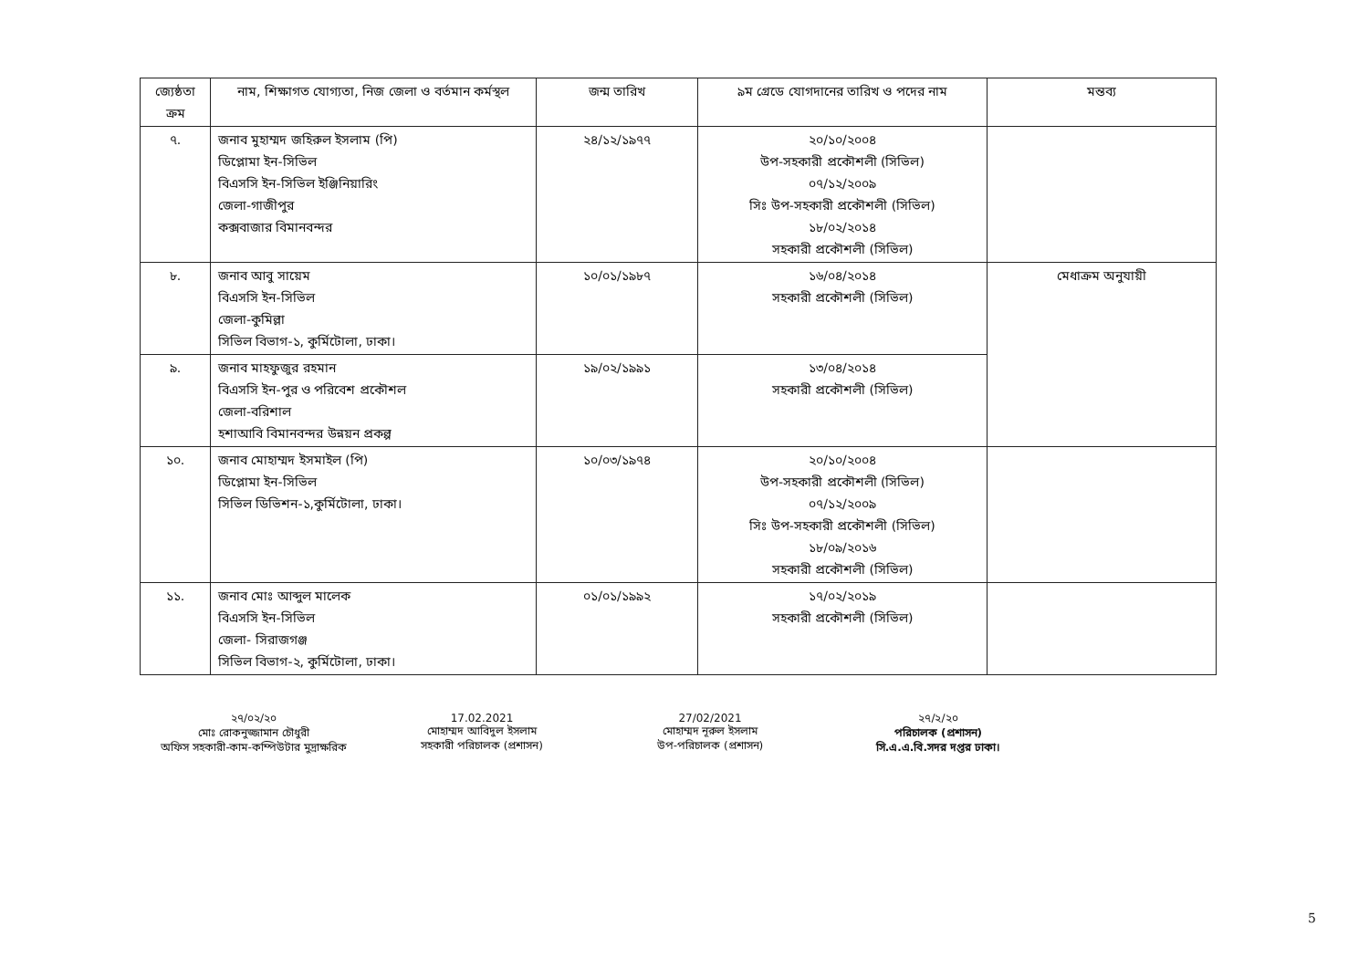| জ্যেষ্ঠতা ক্রম | নাম, শিক্ষাগত যোগ্যতা, নিজ জেলা ও বর্তমান কর্মস্থল | জন্ম তারিখ | ৯ম গ্রেডে যোগদানের তারিখ ও পদের নাম | মন্তব্য |
| --- | --- | --- | --- | --- |
| ৭. | জনাব মুহাম্মদ জহিরুল ইসলাম (পি) ডিপ্লোমা ইন-সিভিল বিএসসি ইন-সিভিল ইঞ্জিনিয়ারিং জেলা-গাজীপুর কক্সবাজার বিমানবন্দর | ২৪/১২/১৯৭৭ | ২০/১০/২০০৪ উপ-সহকারী প্রকৌশলী (সিভিল) ০৭/১২/২০০৯ সিঃ উপ-সহকারী প্রকৌশলী (সিভিল) ১৮/০২/২০১৪ সহকারী প্রকৌশলী (সিভিল) | |
| ৮. | জনাব আবু সায়েম বিএসসি ইন-সিভিল জেলা-কুমিল্লা সিভিল বিভাগ-১, কুর্মিটোলা, ঢাকা। | ১০/০১/১৯৮৭ | ১৬/০৪/২০১৪ সহকারী প্রকৌশলী (সিভিল) | মেধাক্রম অনুযায়ী |
| ৯. | জনাব মাহফুজুর রহমান বিএসসি ইন-পুর ও পরিবেশ প্রকৌশল জেলা-বরিশাল হশাআবি বিমানবন্দর উন্নয়ন প্রকল্প | ১৯/০২/১৯৯১ | ১৩/০৪/২০১৪ সহকারী প্রকৌশলী (সিভিল) | |
| ১০. | জনাব মোহাম্মদ ইসমাইল (পি) ডিপ্লোমা ইন-সিভিল সিভিল ডিভিশন-১,কুর্মিটোলা, ঢাকা। | ১০/০৩/১৯৭৪ | ২০/১০/২০০৪ উপ-সহকারী প্রকৌশলী (সিভিল) ০৭/১২/২০০৯ সিঃ উপ-সহকারী প্রকৌশলী (সিভিল) ১৮/০৯/২০১৬ সহকারী প্রকৌশলী (সিভিল) | |
| ১১. | জনাব মোঃ আব্দুল মালেক বিএসসি ইন-সিভিল জেলা- সিরাজগঞ্জ সিভিল বিভাগ-২, কুর্মিটোলা, ঢাকা। | ০১/০১/১৯৯২ | ১৭/০২/২০১৯ সহকারী প্রকৌশলী (সিভিল) | |
২৭/০২/২০
মোঃ রোকনুজ্জামান চৌধুরী
অফিস সহকারী-কাম-কম্পিউটার মুদ্রাক্ষরিক
17.02.2021
মোহাম্মদ আবিদুল ইসলাম
সহকারী পরিচালক (প্রশাসন)
27/02/2021
মোহাম্মদ নূরুল ইসলাম
উপ-পরিচালক (প্রশাসন)
২৭/২/২০
পরিচালক (প্রশাসন)
সি.এ.এ.বি.সদর দপ্তর ঢাকা।
5